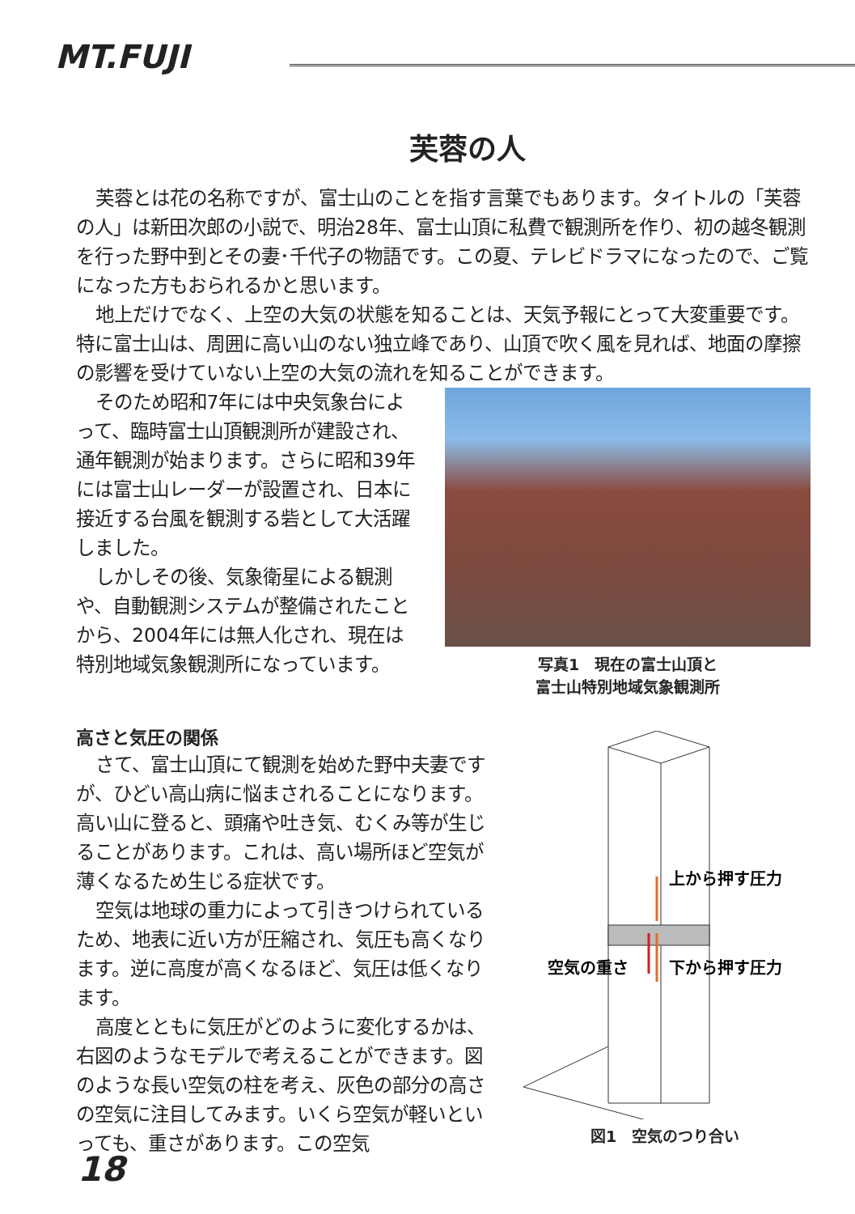MT.FUJI
芙蓉の人
芙蓉とは花の名称ですが、富士山のことを指す言葉でもあります。タイトルの「芙蓉の人」は新田次郎の小説で、明治28年、富士山頂に私費で観測所を作り、初の越冬観測を行った野中到とその妻･千代子の物語です。この夏、テレビドラマになったので、ご覧になった方もおられるかと思います。
地上だけでなく、上空の大気の状態を知ることは、天気予報にとって大変重要です。特に富士山は、周囲に高い山のない独立峰であり、山頂で吹く風を見れば、地面の摩擦の影響を受けていない上空の大気の流れを知ることができます。
そのため昭和7年には中央気象台によって、臨時富士山頂観測所が建設され、通年観測が始まります。さらに昭和39年には富士山レーダーが設置され、日本に接近する台風を観測する砦として大活躍しました。
しかしその後、気象衛星による観測や、自動観測システムが整備されたことから、2004年には無人化され、現在は特別地域気象観測所になっています。
写真1　現在の富士山頂と
富士山特別地域気象観測所
高さと気圧の関係
さて、富士山頂にて観測を始めた野中夫妻ですが、ひどい高山病に悩まされることになります。高い山に登ると、頭痛や吐き気、むくみ等が生じることがあります。これは、高い場所ほど空気が薄くなるため生じる症状です。
空気は地球の重力によって引きつけられているため、地表に近い方が圧縮され、気圧も高くなります。逆に高度が高くなるほど、気圧は低くなります。
高度とともに気圧がどのように変化するかは、右図のようなモデルで考えることができます。図のような長い空気の柱を考え、灰色の部分の高さの空気に注目してみます。いくら空気が軽いといっても、重さがあります。この空気
上から押す圧力
空気の重さ
下から押す圧力
図1　空気のつり合い
18